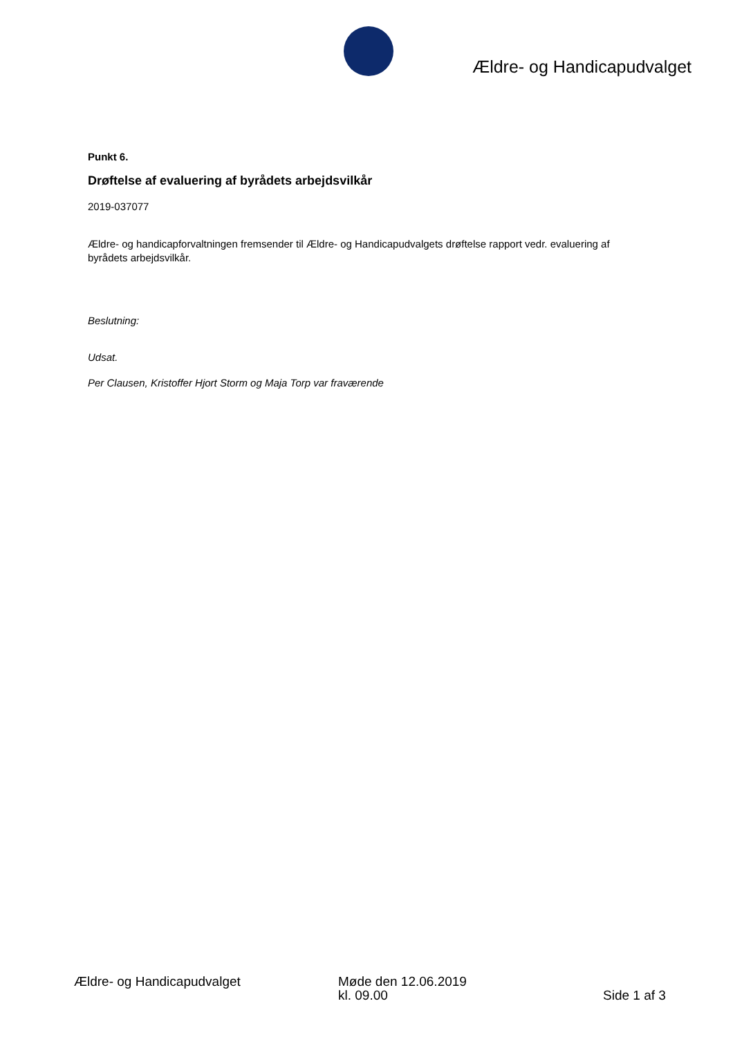Ældre- og Handicapudvalget
Punkt 6.
Drøftelse af evaluering af byrådets arbejdsvilkår
2019-037077
Ældre- og handicapforvaltningen fremsender til Ældre- og Handicapudvalgets drøftelse rapport vedr. evaluering af byrådets arbejdsvilkår.
Beslutning:
Udsat.
Per Clausen, Kristoffer Hjort Storm og Maja Torp var fraværende
Ældre- og Handicapudvalget Møde den 12.06.2019
kl. 09.00
Side 1 af 3